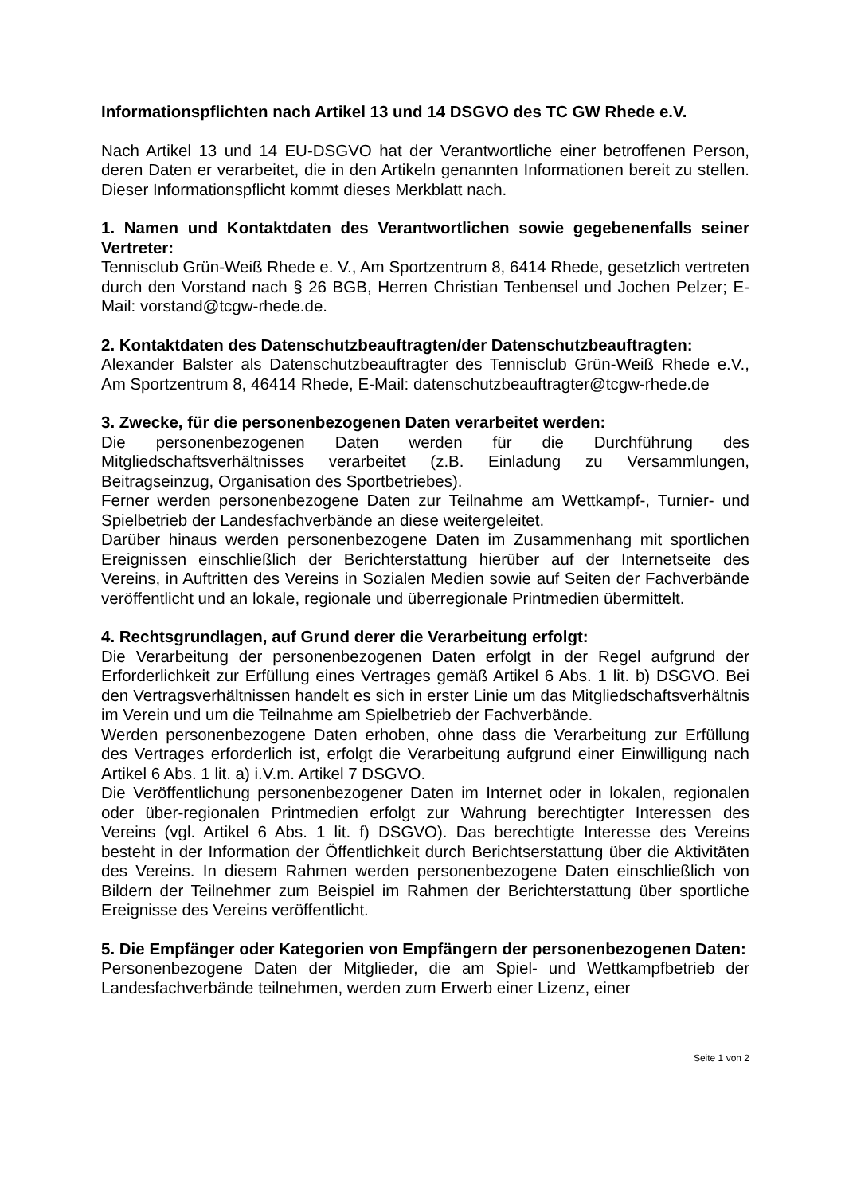Informationspflichten nach Artikel 13 und 14 DSGVO des TC GW Rhede e.V.
Nach Artikel 13 und 14 EU-DSGVO hat der Verantwortliche einer betroffenen Person, deren Daten er verarbeitet, die in den Artikeln genannten Informationen bereit zu stellen. Dieser Informationspflicht kommt dieses Merkblatt nach.
1. Namen und Kontaktdaten des Verantwortlichen sowie gegebenenfalls seiner Vertreter:
Tennisclub Grün-Weiß Rhede e. V., Am Sportzentrum 8, 6414 Rhede, gesetzlich vertreten durch den Vorstand nach § 26 BGB, Herren Christian Tenbensel und Jochen Pelzer; E-Mail: vorstand@tcgw-rhede.de.
2. Kontaktdaten des Datenschutzbeauftragten/der Datenschutzbeauftragten:
Alexander Balster als Datenschutzbeauftragter des Tennisclub Grün-Weiß Rhede e.V., Am Sportzentrum 8, 46414 Rhede, E-Mail: datenschutzbeauftragter@tcgw-rhede.de
3. Zwecke, für die personenbezogenen Daten verarbeitet werden:
Die personenbezogenen Daten werden für die Durchführung des Mitgliedschaftsverhältnisses verarbeitet (z.B. Einladung zu Versammlungen, Beitragseinzug, Organisation des Sportbetriebes).
Ferner werden personenbezogene Daten zur Teilnahme am Wettkampf-, Turnier- und Spielbetrieb der Landesfachverbände an diese weitergeleitet.
Darüber hinaus werden personenbezogene Daten im Zusammenhang mit sportlichen Ereignissen einschließlich der Berichterstattung hierüber auf der Internetseite des Vereins, in Auftritten des Vereins in Sozialen Medien sowie auf Seiten der Fachverbände veröffentlicht und an lokale, regionale und überregionale Printmedien übermittelt.
4. Rechtsgrundlagen, auf Grund derer die Verarbeitung erfolgt:
Die Verarbeitung der personenbezogenen Daten erfolgt in der Regel aufgrund der Erforderlichkeit zur Erfüllung eines Vertrages gemäß Artikel 6 Abs. 1 lit. b) DSGVO. Bei den Vertragsverhältnissen handelt es sich in erster Linie um das Mitgliedschaftsverhältnis im Verein und um die Teilnahme am Spielbetrieb der Fachverbände.
Werden personenbezogene Daten erhoben, ohne dass die Verarbeitung zur Erfüllung des Vertrages erforderlich ist, erfolgt die Verarbeitung aufgrund einer Einwilligung nach Artikel 6 Abs. 1 lit. a) i.V.m. Artikel 7 DSGVO.
Die Veröffentlichung personenbezogener Daten im Internet oder in lokalen, regionalen oder über-regionalen Printmedien erfolgt zur Wahrung berechtigter Interessen des Vereins (vgl. Artikel 6 Abs. 1 lit. f) DSGVO). Das berechtigte Interesse des Vereins besteht in der Information der Öffentlichkeit durch Berichtserstattung über die Aktivitäten des Vereins. In diesem Rahmen werden personenbezogene Daten einschließlich von Bildern der Teilnehmer zum Beispiel im Rahmen der Berichterstattung über sportliche Ereignisse des Vereins veröffentlicht.
5. Die Empfänger oder Kategorien von Empfängern der personenbezogenen Daten:
Personenbezogene Daten der Mitglieder, die am Spiel- und Wettkampfbetrieb der Landesfachverbände teilnehmen, werden zum Erwerb einer Lizenz, einer
Seite 1 von 2